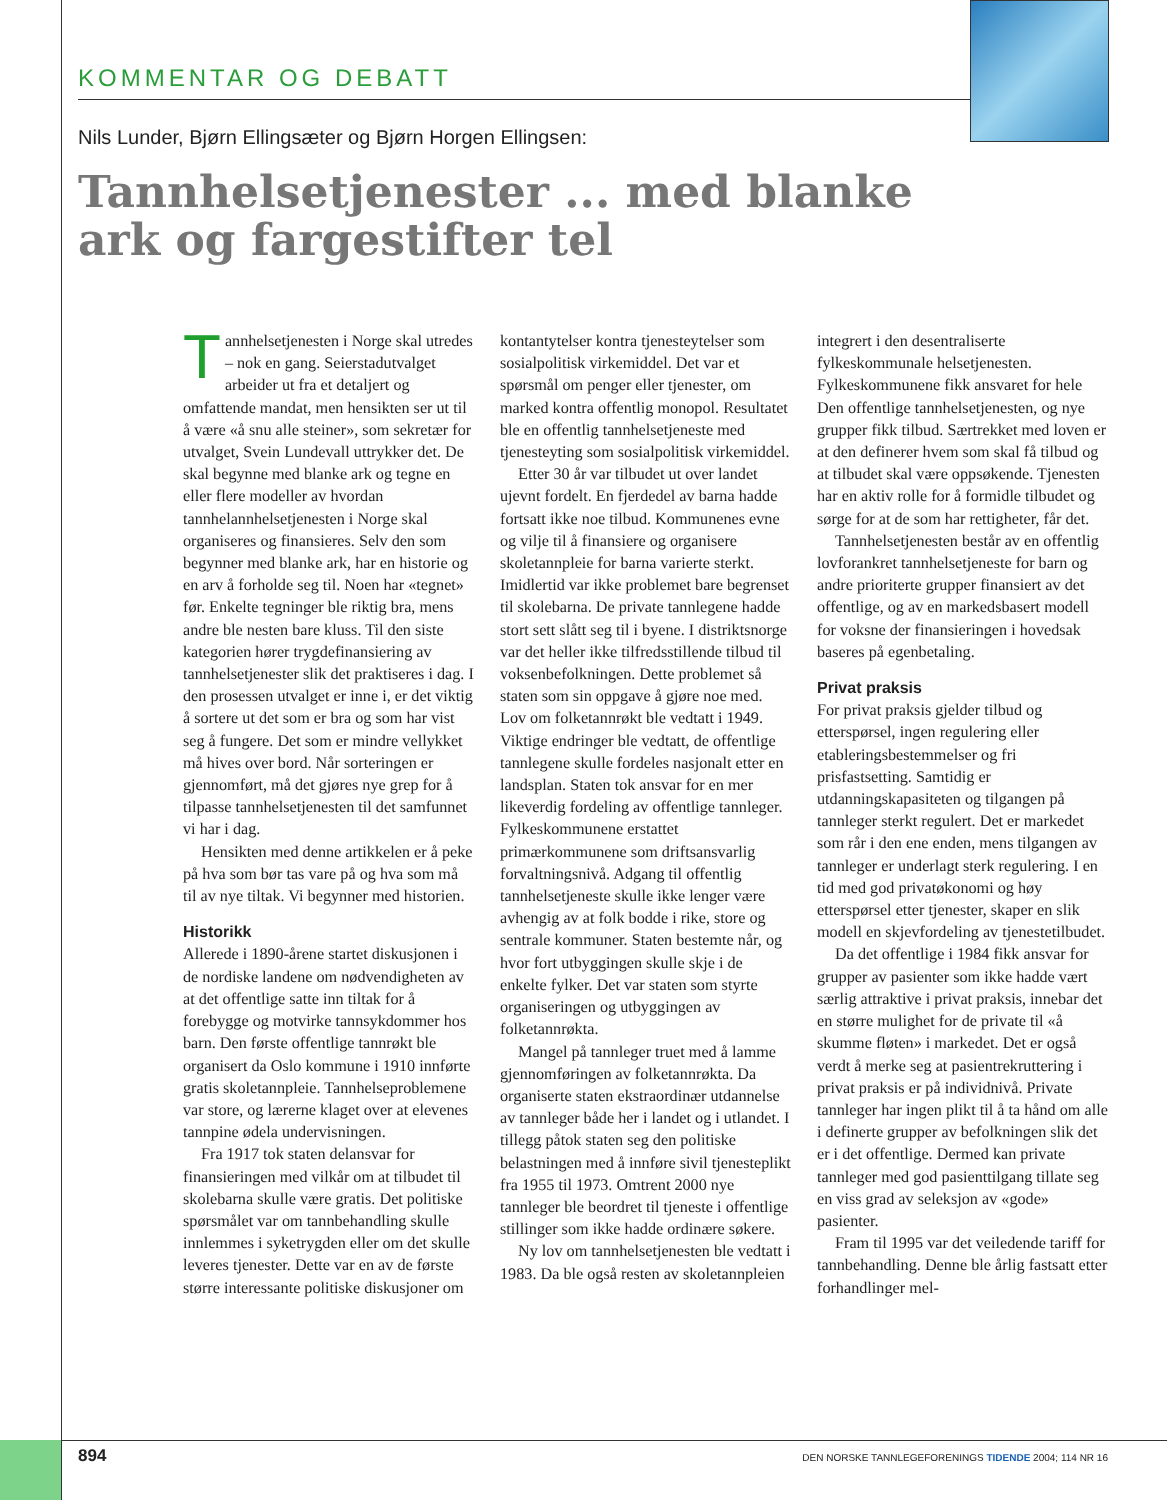KOMMENTAR OG DEBATT
Nils Lunder, Bjørn Ellingsæter og Bjørn Horgen Ellingsen:
Tannhelsetjenester ... med blanke ark og fargestifter tel
Tannhelsetjenesten i Norge skal utredes – nok en gang. Seierstadutvalget arbeider ut fra et detaljert og omfattende mandat, men hensikten ser ut til å være «å snu alle steiner», som sekretær for utvalget, Svein Lundevall uttrykker det. De skal begynne med blanke ark og tegne en eller flere modeller av hvordan tannhelannhelsetjenesten i Norge skal organiseres og finansieres. Selv den som begynner med blanke ark, har en historie og en arv å forholde seg til. Noen har «tegnet» før. Enkelte tegninger ble riktig bra, mens andre ble nesten bare kluss. Til den siste kategorien hører trygdefinansiering av tannhelsetjenester slik det praktiseres i dag. I den prosessen utvalget er inne i, er det viktig å sortere ut det som er bra og som har vist seg å fungere. Det som er mindre vellykket må hives over bord. Når sorteringen er gjennomført, må det gjøres nye grep for å tilpasse tannhelsetjenesten til det samfunnet vi har i dag.
Hensikten med denne artikkelen er å peke på hva som bør tas vare på og hva som må til av nye tiltak. Vi begynner med historien.
Historikk
Allerede i 1890-årene startet diskusjonen i de nordiske landene om nødvendigheten av at det offentlige satte inn tiltak for å forebygge og motvirke tannsykdommer hos barn. Den første offentlige tannrøkt ble organisert da Oslo kommune i 1910 innførte gratis skoletannpleie. Tannhelseproblemene var store, og lærerne klaget over at elevenes tannpine ødela undervisningen.
Fra 1917 tok staten delansvar for finansieringen med vilkår om at tilbudet til skolebarna skulle være gratis. Det politiske spørsmålet var om tannbehandling skulle innlemmes i syketrygden eller om det skulle leveres tjenester. Dette var en av de første større interessante politiske diskusjoner om kontantytelser kontra tjenesteytelser som sosialpolitisk virkemiddel. Det var et spørsmål om penger eller tjenester, om marked kontra offentlig monopol. Resultatet ble en offentlig tannhelsetjeneste med tjenesteyting som sosialpolitisk virkemiddel.
Etter 30 år var tilbudet ut over landet ujevnt fordelt. En fjerdedel av barna hadde fortsatt ikke noe tilbud. Kommunenes evne og vilje til å finansiere og organisere skoletannpleie for barna varierte sterkt. Imidlertid var ikke problemet bare begrenset til skolebarna. De private tannlegene hadde stort sett slått seg til i byene. I distriktsnorge var det heller ikke tilfredsstillende tilbud til voksenbefolkningen. Dette problemet så staten som sin oppgave å gjøre noe med. Lov om folketannrøkt ble vedtatt i 1949. Viktige endringer ble vedtatt, de offentlige tannlegene skulle fordeles nasjonalt etter en landsplan. Staten tok ansvar for en mer likeverdig fordeling av offentlige tannleger. Fylkeskommunene erstattet primærkommunene som driftsansvarlig forvaltningsnivå. Adgang til offentlig tannhelsetjeneste skulle ikke lenger være avhengig av at folk bodde i rike, store og sentrale kommuner. Staten bestemte når, og hvor fort utbyggingen skulle skje i de enkelte fylker. Det var staten som styrte organiseringen og utbyggingen av folketannrøkta.
Mangel på tannleger truet med å lamme gjennomføringen av folketannrøkta. Da organiserte staten ekstraordinær utdannelse av tannleger både her i landet og i utlandet. I tillegg påtok staten seg den politiske belastningen med å innføre sivil tjenesteplikt fra 1955 til 1973. Omtrent 2000 nye tannleger ble beordret til tjeneste i offentlige stillinger som ikke hadde ordinære søkere.
Ny lov om tannhelsetjenesten ble vedtatt i 1983. Da ble også resten av skoletannpleien integrert i den desentraliserte fylkeskommunale helsetjenesten. Fylkeskommunene fikk ansvaret for hele Den offentlige tannhelsetjenesten, og nye grupper fikk tilbud. Særtrekket med loven er at den definerer hvem som skal få tilbud og at tilbudet skal være oppsøkende. Tjenesten har en aktiv rolle for å formidle tilbudet og sørge for at de som har rettigheter, får det.
Tannhelsetjenesten består av en offentlig lovforankret tannhelsetjeneste for barn og andre prioriterte grupper finansiert av det offentlige, og av en markedsbasert modell for voksne der finansieringen i hovedsak baseres på egenbetaling.
Privat praksis
For privat praksis gjelder tilbud og etterspørsel, ingen regulering eller etableringsbestemmelser og fri prisfastsetting. Samtidig er utdanningskapasiteten og tilgangen på tannleger sterkt regulert. Det er markedet som rår i den ene enden, mens tilgangen av tannleger er underlagt sterk regulering. I en tid med god privatøkonomi og høy etterspørsel etter tjenester, skaper en slik modell en skjevfordeling av tjenestetilbudet.
Da det offentlige i 1984 fikk ansvar for grupper av pasienter som ikke hadde vært særlig attraktive i privat praksis, innebar det en større mulighet for de private til «å skumme fløten» i markedet. Det er også verdt å merke seg at pasientrekruttering i privat praksis er på individnivå. Private tannleger har ingen plikt til å ta hånd om alle i definerte grupper av befolkningen slik det er i det offentlige. Dermed kan private tannleger med god pasienttilgang tillate seg en viss grad av seleksjon av «gode» pasienter.
Fram til 1995 var det veiledende tariff for tannbehandling. Denne ble årlig fastsatt etter forhandlinger mel-
894 DEN NORSKE TANNLEGEFORENINGS TIDENDE 2004; 114 NR 16